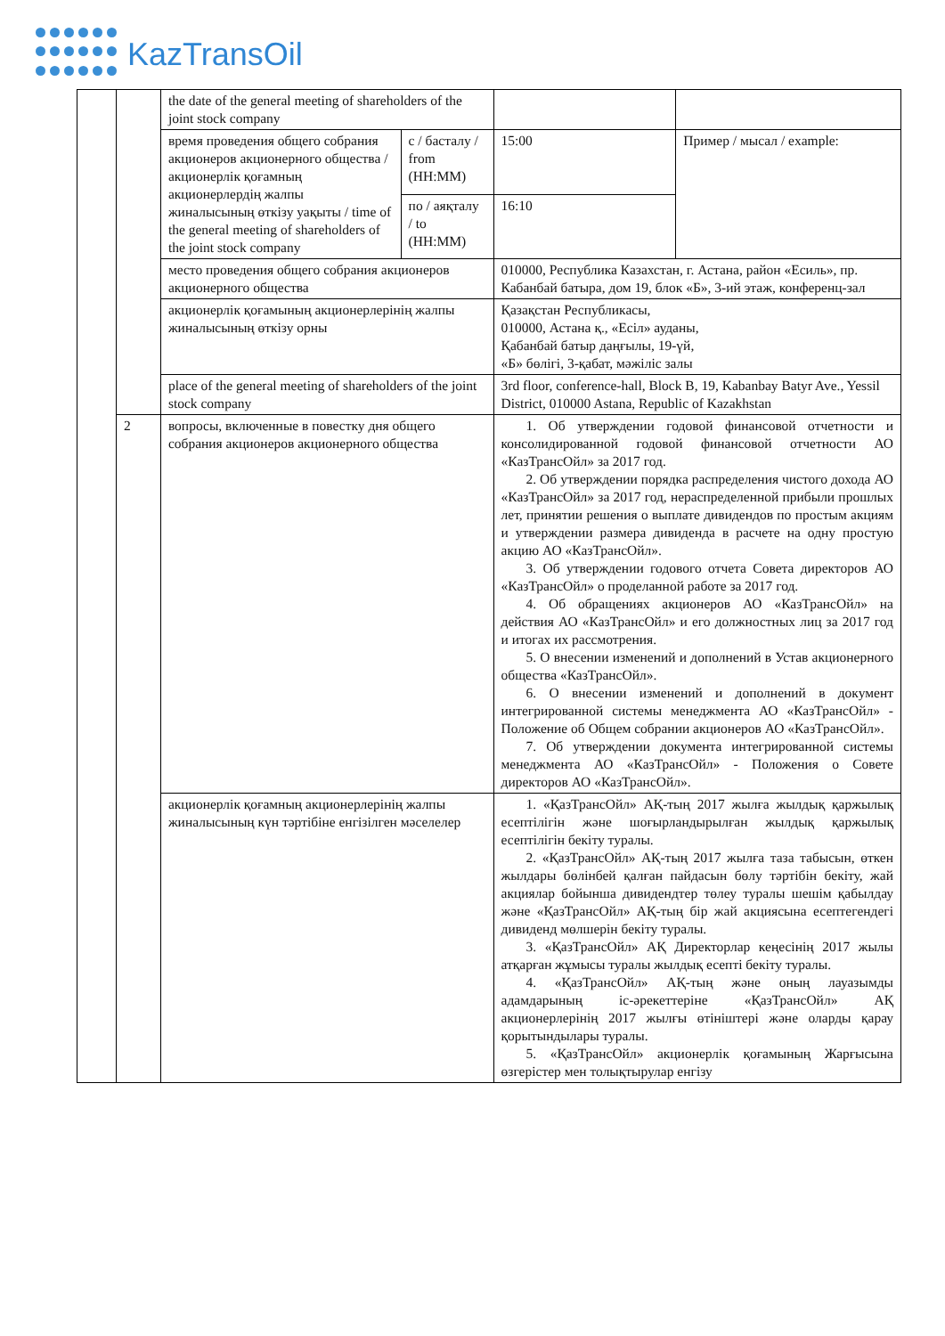KazTransOil
| | | the date of the general meeting of shareholders of the joint stock company | | | |
| | | время проведения общего собрания акционеров акционерного общества / акционерлік қоғамның акционерлердің жалпы жиналысының өткізу уақыты / time of the general meeting of shareholders of the joint stock company | с / басталу / from (HH:MM) | 15:00 | Пример / мысал / example: |
| | | | по / аяқталу / to (HH:MM) | 16:10 | |
| | | место проведения общего собрания акционеров акционерного общества | | 010000, Республика Казахстан, г. Астана, район «Есиль», пр. Кабанбай батыра, дом 19, блок «Б», 3-ий этаж, конференц-зал | |
| | | акционерлік қоғамының акционерлерінің жалпы жиналысының өткізу орны | | Қазақстан Республикасы, 010000, Астана қ., «Есіл» ауданы, Қабанбай батыр даңғылы, 19-үй, «Б» бөлігі, 3-қабат, мәжіліс залы | |
| | | place of the general meeting of shareholders of the joint stock company | | 3rd floor, conference-hall, Block B, 19, Kabanbay Batyr Ave., Yessil District, 010000 Astana, Republic of Kazakhstan | |
| | 2 | вопросы, включенные в повестку дня общего собрания акционеров акционерного общества | | 1. Об утверждении годовой финансовой отчетности и консолидированной годовой финансовой отчетности АО «КазТрансОйл» за 2017 год. 2. Об утверждении порядка распределения чистого дохода АО «КазТрансОйл» за 2017 год, нераспределенной прибыли прошлых лет, принятии решения о выплате дивидендов по простым акциям и утверждении размера дивиденда в расчете на одну простую акцию АО «КазТрансОйл». 3. Об утверждении годового отчета Совета директоров АО «КазТрансОйл» о проделанной работе за 2017 год. 4. Об обращениях акционеров АО «КазТрансОйл» на действия АО «КазТрансОйл» и его должностных лиц за 2017 год и итогах их рассмотрения. 5. О внесении изменений и дополнений в Устав акционерного общества «КазТрансОйл». 6. О внесении изменений и дополнений в документ интегрированной системы менеджмента АО «КазТрансОйл» - Положение об Общем собрании акционеров АО «КазТрансОйл». 7. Об утверждении документа интегрированной системы менеджмента АО «КазТрансОйл» - Положения о Совете директоров АО «КазТрансОйл». | |
| | | акционерлік қоғамның акционерлерінің жалпы жиналысының күн тәртібіне енгізілген мәселелер | | 1. «ҚазТрансОйл» АҚ-тың 2017 жылға жылдық қаржылық есептілігін және шоғырландырылған жылдық қаржылық есептілігін бекіту туралы. 2. «ҚазТрансОйл» АҚ-тың 2017 жылға таза табысын, өткен жылдары бөлінбей қалған пайдасын бөлу тәртібін бекіту, жай акциялар бойынша дивидендтер төлеу туралы шешім қабылдау және «ҚазТрансОйл» АҚ-тың бір жай акциясына есептегендегі дивиденд мөлшерін бекіту туралы. 3. «ҚазТрансОйл» АҚ Директорлар кеңесінің 2017 жылы атқарған жұмысы туралы жылдық есепті бекіту туралы. 4. «ҚазТрансОйл» АҚ-тың және оның лауазымды адамдарының іс-әрекеттеріне «ҚазТрансОйл» АҚ акционерлерінің 2017 жылғы өтініштері және оларды қарау қорытындылары туралы. 5. «ҚазТрансОйл» акционерлік қоғамының Жарғысына өзгерістер мен толықтырулар енгізу | |